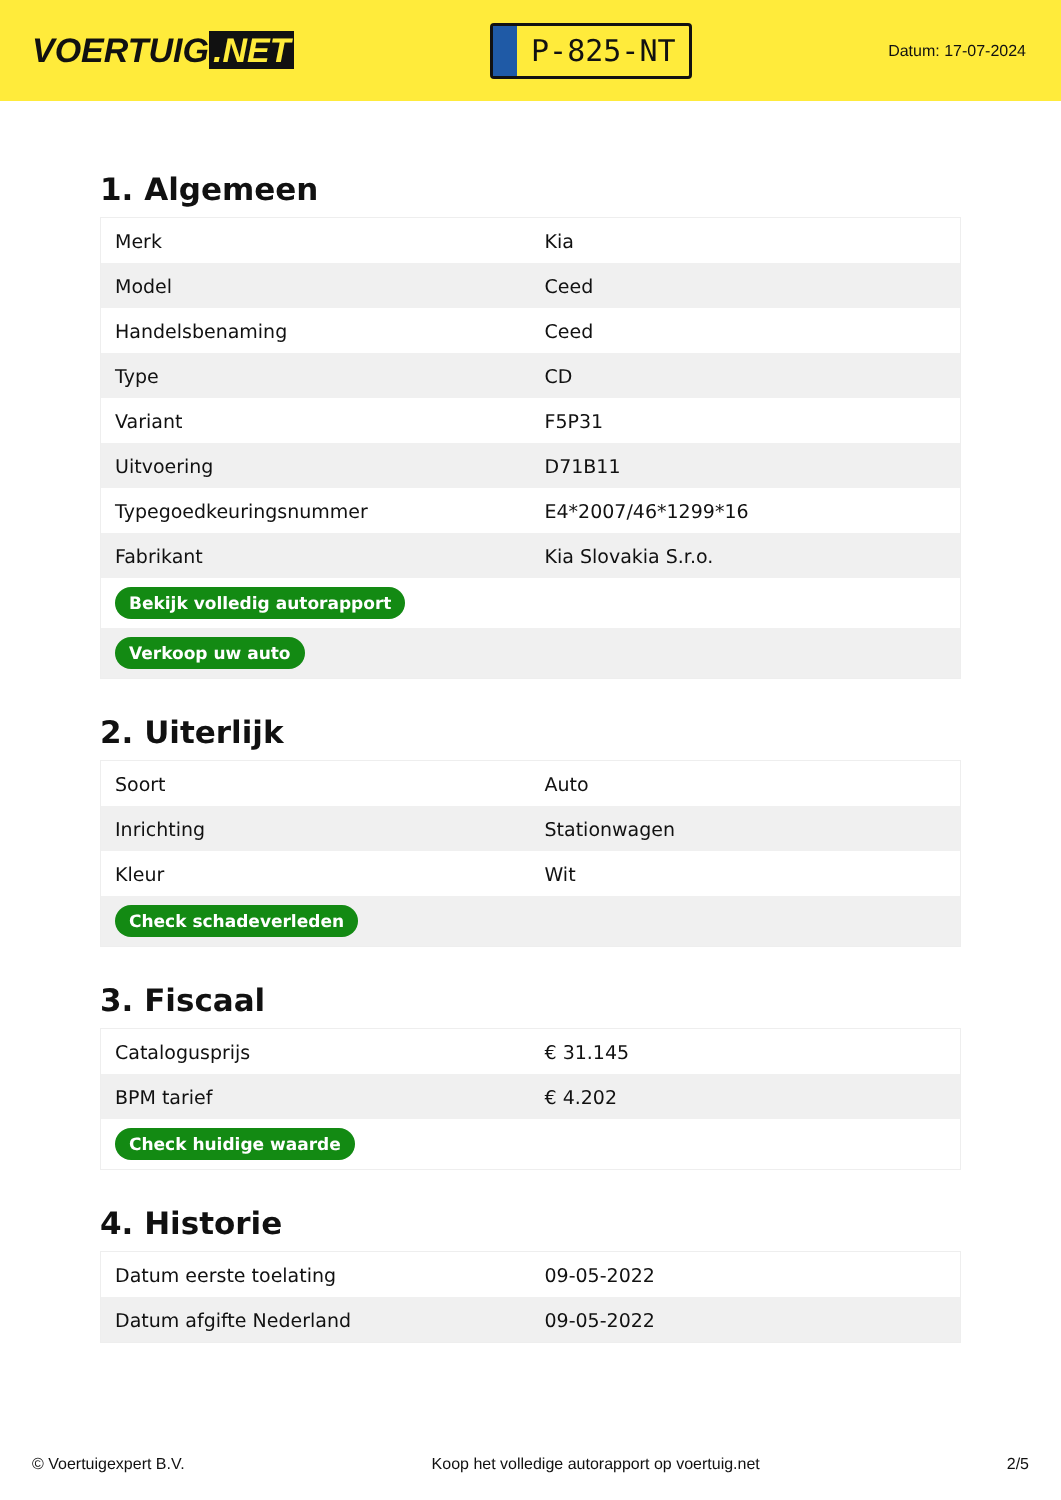VOERTUIG.NET
P-825-NT
Datum: 17-07-2024
1. Algemeen
| Merk | Kia |
| Model | Ceed |
| Handelsbenaming | Ceed |
| Type | CD |
| Variant | F5P31 |
| Uitvoering | D71B11 |
| Typegoedkeuringsnummer | E4*2007/46*1299*16 |
| Fabrikant | Kia Slovakia S.r.o. |
| Bekijk volledig autorapport | |
| Verkoop uw auto | |
2. Uiterlijk
| Soort | Auto |
| Inrichting | Stationwagen |
| Kleur | Wit |
| Check schadeverleden | |
3. Fiscaal
| Catalogusprijs | € 31.145 |
| BPM tarief | € 4.202 |
| Check huidige waarde | |
4. Historie
| Datum eerste toelating | 09-05-2022 |
| Datum afgifte Nederland | 09-05-2022 |
© Voertuigexpert B.V. Koop het volledige autorapport op voertuig.net 2/5